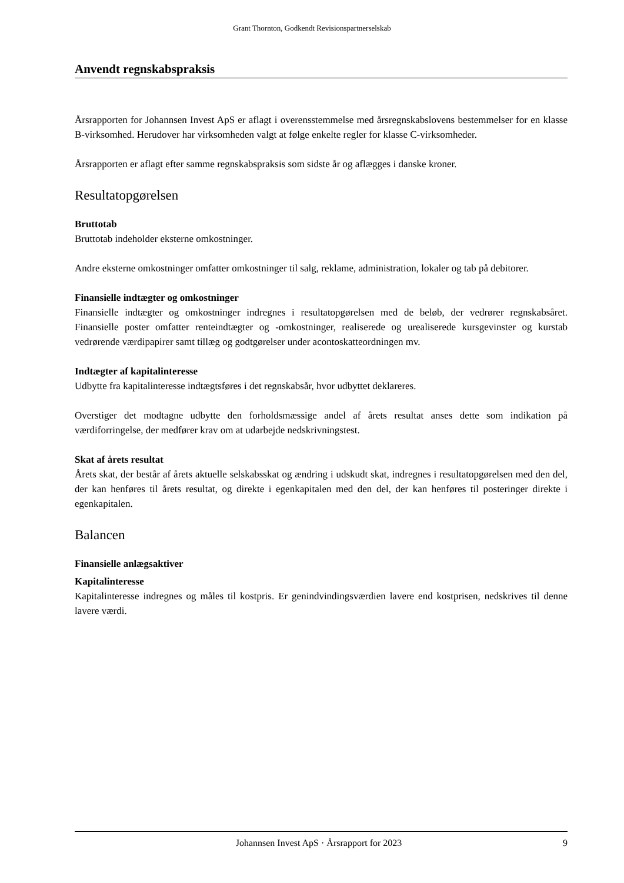Grant Thornton, Godkendt Revisionspartnerselskab
Anvendt regnskabspraksis
Årsrapporten for Johannsen Invest ApS er aflagt i overensstemmelse med årsregnskabslovens bestemmelser for en klasse B-virksomhed. Herudover har virksomheden valgt at følge enkelte regler for klasse C-virksomheder.
Årsrapporten er aflagt efter samme regnskabspraksis som sidste år og aflægges i danske kroner.
Resultatopgørelsen
Bruttotab
Bruttotab indeholder eksterne omkostninger.
Andre eksterne omkostninger omfatter omkostninger til salg, reklame, administration, lokaler og tab på debitorer.
Finansielle indtægter og omkostninger
Finansielle indtægter og omkostninger indregnes i resultatopgørelsen med de beløb, der vedrører regnskabsåret. Finansielle poster omfatter renteindtægter og -omkostninger, realiserede og urealiserede kursgevinster og kurstab vedrørende værdipapirer samt tillæg og godtgørelser under acontoskatteordningen mv.
Indtægter af kapitalinteresse
Udbytte fra kapitalinteresse indtægtsføres i det regnskabsår, hvor udbyttet deklareres.
Overstiger det modtagne udbytte den forholdsmæssige andel af årets resultat anses dette som indikation på værdiforringelse, der medfører krav om at udarbejde nedskrivningstest.
Skat af årets resultat
Årets skat, der består af årets aktuelle selskabsskat og ændring i udskudt skat, indregnes i resultatopgørelsen med den del, der kan henføres til årets resultat, og direkte i egenkapitalen med den del, der kan henføres til posteringer direkte i egenkapitalen.
Balancen
Finansielle anlægsaktiver
Kapitalinteresse
Kapitalinteresse indregnes og måles til kostpris. Er genindvindingsværdien lavere end kostprisen, nedskrives til denne lavere værdi.
Johannsen Invest ApS · Årsrapport for 2023 9